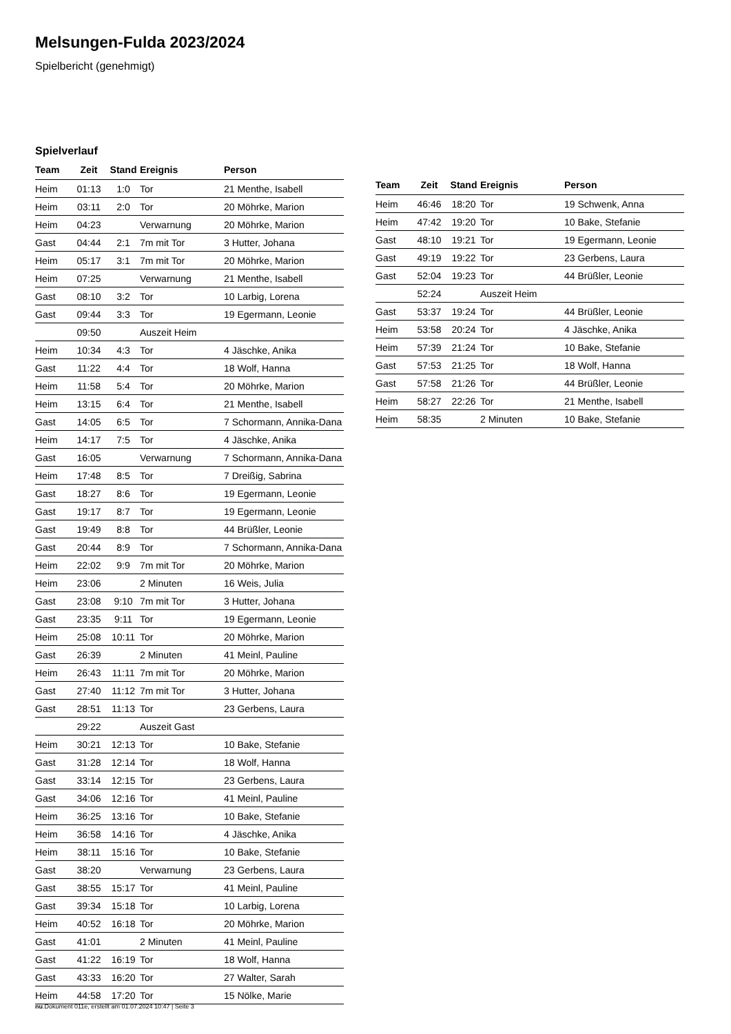Melsungen-Fulda 2023/2024
Spielbericht (genehmigt)
Spielverlauf
| Team | Zeit | Stand | Ereignis | Person |
| --- | --- | --- | --- | --- |
| Heim | 01:13 | 1:0 | Tor | 21 Menthe, Isabell |
| Heim | 03:11 | 2:0 | Tor | 20 Möhrke, Marion |
| Heim | 04:23 | | Verwarnung | 20 Möhrke, Marion |
| Gast | 04:44 | 2:1 | 7m mit Tor | 3 Hutter, Johana |
| Heim | 05:17 | 3:1 | 7m mit Tor | 20 Möhrke, Marion |
| Heim | 07:25 | | Verwarnung | 21 Menthe, Isabell |
| Gast | 08:10 | 3:2 | Tor | 10 Larbig, Lorena |
| Gast | 09:44 | 3:3 | Tor | 19 Egermann, Leonie |
| | 09:50 | | Auszeit Heim | |
| Heim | 10:34 | 4:3 | Tor | 4 Jäschke, Anika |
| Gast | 11:22 | 4:4 | Tor | 18 Wolf, Hanna |
| Heim | 11:58 | 5:4 | Tor | 20 Möhrke, Marion |
| Heim | 13:15 | 6:4 | Tor | 21 Menthe, Isabell |
| Gast | 14:05 | 6:5 | Tor | 7 Schormann, Annika-Dana |
| Heim | 14:17 | 7:5 | Tor | 4 Jäschke, Anika |
| Gast | 16:05 | | Verwarnung | 7 Schormann, Annika-Dana |
| Heim | 17:48 | 8:5 | Tor | 7 Dreißig, Sabrina |
| Gast | 18:27 | 8:6 | Tor | 19 Egermann, Leonie |
| Gast | 19:17 | 8:7 | Tor | 19 Egermann, Leonie |
| Gast | 19:49 | 8:8 | Tor | 44 Brüßler, Leonie |
| Gast | 20:44 | 8:9 | Tor | 7 Schormann, Annika-Dana |
| Heim | 22:02 | 9:9 | 7m mit Tor | 20 Möhrke, Marion |
| Heim | 23:06 | | 2 Minuten | 16 Weis, Julia |
| Gast | 23:08 | 9:10 | 7m mit Tor | 3 Hutter, Johana |
| Gast | 23:35 | 9:11 | Tor | 19 Egermann, Leonie |
| Heim | 25:08 | 10:11 | Tor | 20 Möhrke, Marion |
| Gast | 26:39 | | 2 Minuten | 41 Meinl, Pauline |
| Heim | 26:43 | 11:11 | 7m mit Tor | 20 Möhrke, Marion |
| Gast | 27:40 | 11:12 | 7m mit Tor | 3 Hutter, Johana |
| Gast | 28:51 | 11:13 | Tor | 23 Gerbens, Laura |
| | 29:22 | | Auszeit Gast | |
| Heim | 30:21 | 12:13 | Tor | 10 Bake, Stefanie |
| Gast | 31:28 | 12:14 | Tor | 18 Wolf, Hanna |
| Gast | 33:14 | 12:15 | Tor | 23 Gerbens, Laura |
| Gast | 34:06 | 12:16 | Tor | 41 Meinl, Pauline |
| Heim | 36:25 | 13:16 | Tor | 10 Bake, Stefanie |
| Heim | 36:58 | 14:16 | Tor | 4 Jäschke, Anika |
| Heim | 38:11 | 15:16 | Tor | 10 Bake, Stefanie |
| Gast | 38:20 | | Verwarnung | 23 Gerbens, Laura |
| Gast | 38:55 | 15:17 | Tor | 41 Meinl, Pauline |
| Gast | 39:34 | 15:18 | Tor | 10 Larbig, Lorena |
| Heim | 40:52 | 16:18 | Tor | 20 Möhrke, Marion |
| Gast | 41:01 | | 2 Minuten | 41 Meinl, Pauline |
| Gast | 41:22 | 16:19 | Tor | 18 Wolf, Hanna |
| Gast | 43:33 | 16:20 | Tor | 27 Walter, Sarah |
| Heim | 44:58 | 17:20 | Tor | 15 Nölke, Marie |
| Team | Zeit | Stand | Ereignis | Person |
| --- | --- | --- | --- | --- |
| Heim | 46:46 | 18:20 | Tor | 19 Schwenk, Anna |
| Heim | 47:42 | 19:20 | Tor | 10 Bake, Stefanie |
| Gast | 48:10 | 19:21 | Tor | 19 Egermann, Leonie |
| Gast | 49:19 | 19:22 | Tor | 23 Gerbens, Laura |
| Gast | 52:04 | 19:23 | Tor | 44 Brüßler, Leonie |
| | 52:24 | | Auszeit Heim | |
| Gast | 53:37 | 19:24 | Tor | 44 Brüßler, Leonie |
| Heim | 53:58 | 20:24 | Tor | 4 Jäschke, Anika |
| Heim | 57:39 | 21:24 | Tor | 10 Bake, Stefanie |
| Gast | 57:53 | 21:25 | Tor | 18 Wolf, Hanna |
| Gast | 57:58 | 21:26 | Tor | 44 Brüßler, Leonie |
| Heim | 58:27 | 22:26 | Tor | 21 Menthe, Isabell |
| Heim | 58:35 | | 2 Minuten | 10 Bake, Stefanie |
nu.Dokument 011e, erstellt am 01.07.2024 10:47 | Seite 3